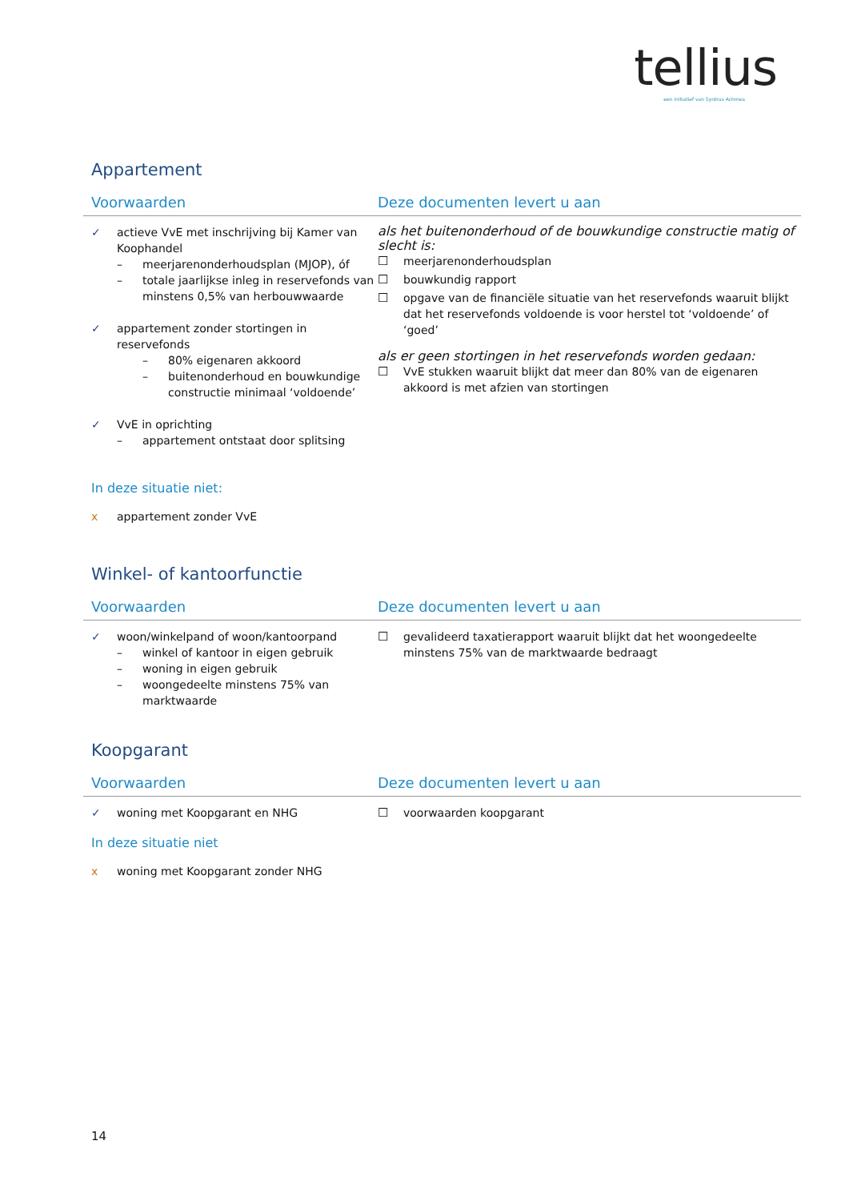tellius
een initiatief van Syntrus Achmea
Appartement
Voorwaarden Deze documenten levert u aan
✓ actieve VvE met inschrijving bij Kamer van Koophandel
– meerjarenonderhoudsplan (MJOP), óf
– totale jaarlijkse inleg in reservefonds van minstens 0,5% van herbouwwaarde
✓ appartement zonder stortingen in reservefonds
– 80% eigenaren akkoord
– buitenonderhoud en bouwkundige constructie minimaal ‘voldoende’
✓ VvE in oprichting
– appartement ontstaat door splitsing
als het buitenonderhoud of de bouwkundige constructie matig of slecht is:
☐ meerjarenonderhoudsplan
☐ bouwkundig rapport
☐ opgave van de financiële situatie van het reservefonds waaruit blijkt dat het reservefonds voldoende is voor herstel tot ‘voldoende’ of ‘goed’
als er geen stortingen in het reservefonds worden gedaan:
☐ VvE stukken waaruit blijkt dat meer dan 80% van de eigenaren akkoord is met afzien van stortingen
In deze situatie niet:
x appartement zonder VvE
Winkel- of kantoorfunctie
Voorwaarden Deze documenten levert u aan
✓ woon/winkelpand of woon/kantoorpand
– winkel of kantoor in eigen gebruik
– woning in eigen gebruik
– woongedeelte minstens 75% van marktwaarde
☐ gevalideerd taxatierapport waaruit blijkt dat het woongedeelte minstens 75% van de marktwaarde bedraagt
Koopgarant
Voorwaarden Deze documenten levert u aan
✓ woning met Koopgarant en NHG ☐ voorwaarden koopgarant
In deze situatie niet
x woning met Koopgarant zonder NHG
14